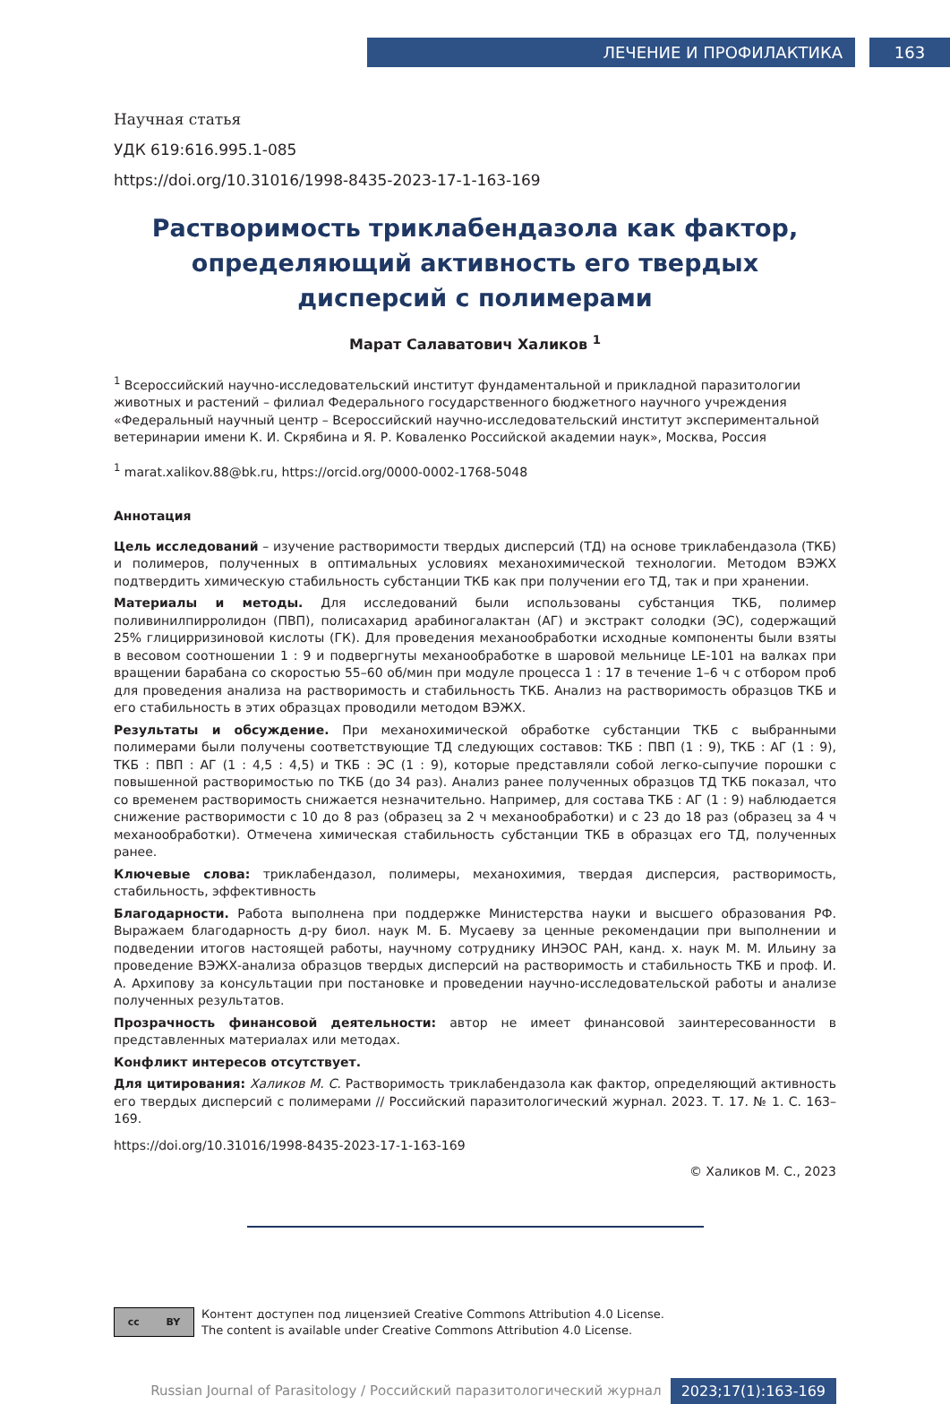ЛЕЧЕНИЕ И ПРОФИЛАКТИКА 163
Научная статья
УДК 619:616.995.1-085
https://doi.org/10.31016/1998-8435-2023-17-1-163-169
Растворимость триклабендазола как фактор, определяющий активность его твердых дисперсий с полимерами
Марат Салаватович Халиков <sup>1</sup>
<sup>1</sup> Всероссийский научно-исследовательский институт фундаментальной и прикладной паразитологии животных и растений – филиал Федерального государственного бюджетного научного учреждения «Федеральный научный центр – Всероссийский научно-исследовательский институт экспериментальной ветеринарии имени К. И. Скрябина и Я. Р. Коваленко Российской академии наук», Москва, Россия
<sup>1</sup> marat.xalikov.88@bk.ru, https://orcid.org/0000-0002-1768-5048
Аннотация
Цель исследований – изучение растворимости твердых дисперсий (ТД) на основе триклабендазола (ТКБ) и полимеров, полученных в оптимальных условиях механохимической технологии. Методом ВЭЖХ подтвердить химическую стабильность субстанции ТКБ как при получении его ТД, так и при хранении.
Материалы и методы. Для исследований были использованы субстанция ТКБ, полимер поливинилпирролидон (ПВП), полисахарид арабиногалактан (АГ) и экстракт солодки (ЭС), содержащий 25% глицирризиновой кислоты (ГК). Для проведения механообработки исходные компоненты были взяты в весовом соотношении 1 : 9 и подвергнуты механообработке в шаровой мельнице LE-101 на валках при вращении барабана со скоростью 55–60 об/мин при модуле процесса 1 : 17 в течение 1–6 ч с отбором проб для проведения анализа на растворимость и стабильность ТКБ. Анализ на растворимость образцов ТКБ и его стабильность в этих образцах проводили методом ВЭЖХ.
Результаты и обсуждение. При механохимической обработке субстанции ТКБ с выбранными полимерами были получены соответствующие ТД следующих составов: ТКБ : ПВП (1 : 9), ТКБ : АГ (1 : 9), ТКБ : ПВП : АГ (1 : 4,5 : 4,5) и ТКБ : ЭС (1 : 9), которые представляли собой легко-сыпучие порошки с повышенной растворимостью по ТКБ (до 34 раз). Анализ ранее полученных образцов ТД ТКБ показал, что со временем растворимость снижается незначительно. Например, для состава ТКБ : АГ (1 : 9) наблюдается снижение растворимости с 10 до 8 раз (образец за 2 ч механообработки) и с 23 до 18 раз (образец за 4 ч механообработки). Отмечена химическая стабильность субстанции ТКБ в образцах его ТД, полученных ранее.
Ключевые слова: триклабендазол, полимеры, механохимия, твердая дисперсия, растворимость, стабильность, эффективность
Благодарности. Работа выполнена при поддержке Министерства науки и высшего образования РФ. Выражаем благодарность д-ру биол. наук М. Б. Мусаеву за ценные рекомендации при выполнении и подведении итогов настоящей работы, научному сотруднику ИНЭОС РАН, канд. х. наук М. М. Ильину за проведение ВЭЖХ-анализа образцов твердых дисперсий на растворимость и стабильность ТКБ и проф. И. А. Архипову за консультации при постановке и проведении научно-исследовательской работы и анализе полученных результатов.
Прозрачность финансовой деятельности: автор не имеет финансовой заинтересованности в представленных материалах или методах.
Конфликт интересов отсутствует.
Для цитирования: Халиков М. С. Растворимость триклабендазола как фактор, определяющий активность его твердых дисперсий с полимерами // Российский паразитологический журнал. 2023. Т. 17. № 1. С. 163–169.
https://doi.org/10.31016/1998-8435-2023-17-1-163-169
© Халиков М. С., 2023
cc BY
Контент доступен под лицензией Creative Commons Attribution 4.0 License.
The content is available under Creative Commons Attribution 4.0 License.
Russian Journal of Parasitology / Российский паразитологический журнал 2023;17(1):163-169